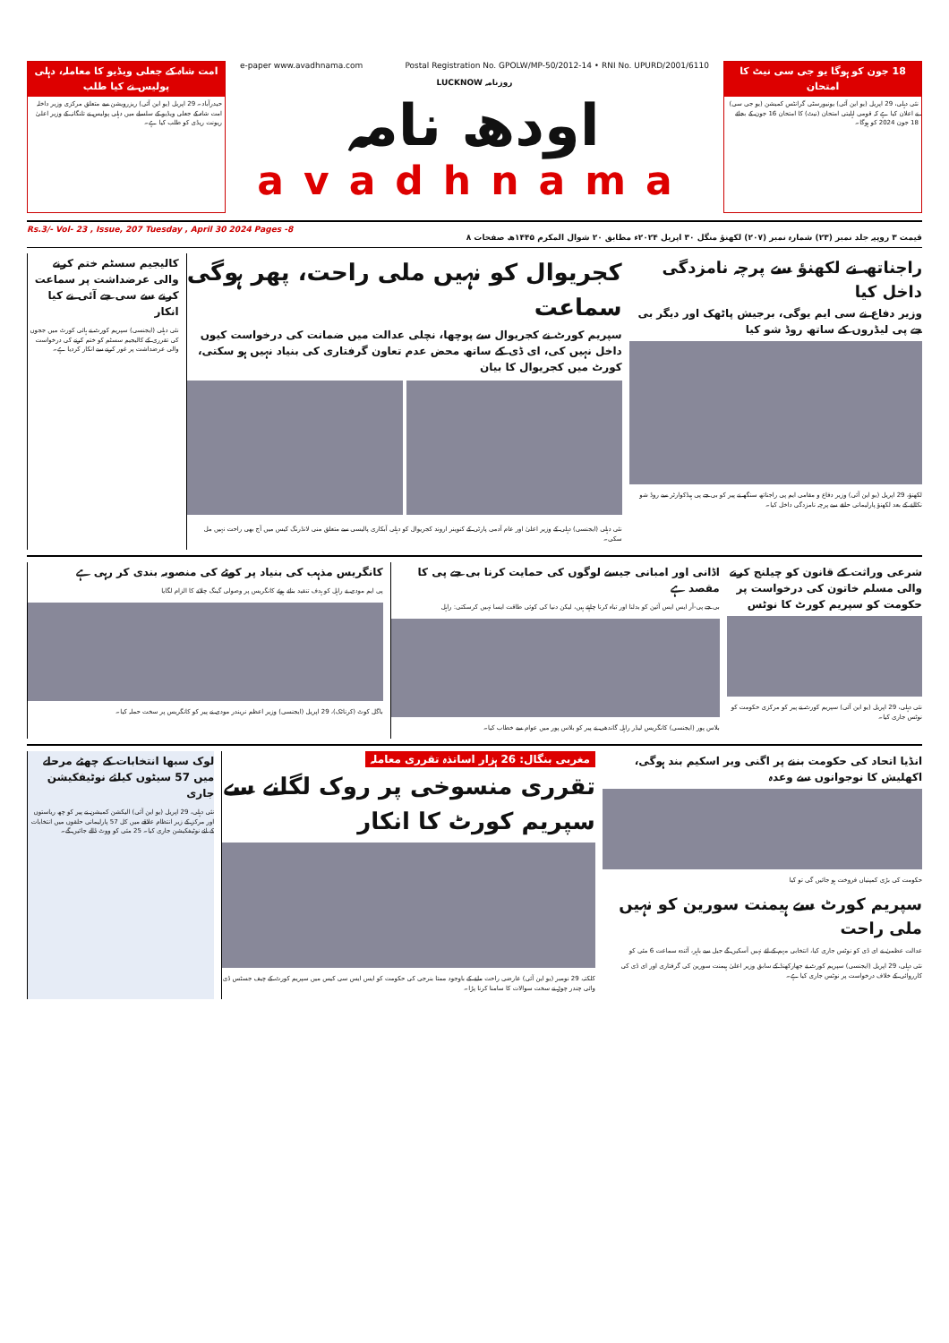امت شاہ کے جعلی ویڈیو کا معاملہ، دہلی پولیس نے کیا طلب
حیدرآباد۔ 29 اپریل (یو این آئی) ریزرویشن سے متعلق مرکزی وزیر داخلہ امت شاہ کے جعلی ویڈیو کے سلسلے میں دہلی پولیس نے تلنگانہ کے وزیر اعلیٰ ریونت ریڈی کو طلب کیا ہے۔
e-paper www.avadhnama.com Postal Registration No. GPOLW/MP-50/2012-14 • RNI No. UPURD/2001/6110
LUCKNOW روزنامہ
اودھ نامہ
avadhnama
18 جون کو ہوگا یو جی سی نیٹ کا امتحان
نئی دہلی، 29 اپریل (یو این آئی) یونیورسٹی گرانٹس کمیشن (یو جی سی) نے اعلان کیا ہے کہ قومی اہلیتی امتحان (نیٹ) کا امتحان 16 جون کے بجائے 18 جون 2024 کو ہوگا۔
Rs.3/- Vol- 23 , Issue, 207 Tuesday , April 30 2024 Pages -8 قیمت ۳ روپیہ جلد نمبر (۲۳) شمارہ نمبر (۲۰۷) لکھنؤ منگل ۳۰ اپریل ۲۰۲۴ء مطابق ۲۰ شوال المکرم ۱۴۴۵ھ صفحات ۸
راجناتھ نے لکھنؤ سے پرچہ نامزدگی داخل کیا
وزیر دفاع نے سی ایم یوگی، برجیش پاٹھک اور دیگر بی جے پی لیڈروں کے ساتھ روڈ شو کیا
لکھنؤ، 29 اپریل (یو این آئی) وزیر دفاع و مقامی ایم پی راجناتھ سنگھ نے پیر کو بی جے پی ہیڈکوارٹر سے روڈ شو نکالنے کے بعد لکھنؤ پارلیمانی حلقے سے پرچہ نامزدگی داخل کیا۔
کجریوال کو نہیں ملی راحت، پھر ہوگی سماعت
سپریم کورٹ نے کجریوال سے پوچھا، نچلی عدالت میں ضمانت کی درخواست کیوں داخل نہیں کی، ای ڈی کے ساتھ محض عدم تعاون گرفتاری کی بنیاد نہیں ہو سکتی، کورٹ میں کجریوال کا بیان
نئی دہلی (ایجنسی) دہلی کے وزیر اعلیٰ اور عام آدمی پارٹی کے کنوینر اروند کجریوال کو دہلی آبکاری پالیسی سے متعلق منی لانڈرنگ کیس میں آج بھی راحت نہیں مل سکی۔
کالیجیم سسٹم ختم کرنے والی عرضداشت پر سماعت کرنے سے سی جے آئی نے کیا انکار
نئی دہلی (ایجنسی) سپریم کورٹ نے ہائی کورٹ میں ججوں کی تقرری کے کالیجیم سسٹم کو ختم کرنے کی درخواست والی عرضداشت پر غور کرنے سے انکار کردیا ہے۔
شرعی وراثت کے قانون کو چیلنج کرنے والی مسلم خاتون کی درخواست پر حکومت کو سپریم کورٹ کا نوٹس
نئی دہلی، 29 اپریل (یو این آئی) سپریم کورٹ نے پیر کو مرکزی حکومت کو نوٹس جاری کیا۔
اڈانی اور امبانی جیسے لوگوں کی حمایت کرنا بی جے پی کا مقصد ہے
بی جے پی-آر ایس ایس آئین کو بدلنا اور تباہ کرنا چاہتے ہیں، لیکن دنیا کی کوئی طاقت ایسا نہیں کرسکتی: راہل
بلاس پور (ایجنسی) کانگریس لیڈر راہل گاندھی نے پیر کو بلاس پور میں عوام سے خطاب کیا۔
کانگریس مذہب کی بنیاد پر کوٹے کی منصوبہ بندی کر رہی ہے
پی ایم مودی نے راہل کو ہدف تنقید بناتے ہوئے کانگریس پر وصولی گینگ چلانے کا الزام لگایا
باگل کوٹ (کرناٹک)، 29 اپریل (ایجنسی) وزیر اعظم نریندر مودی نے پیر کو کانگریس پر سخت حملہ کیا۔
انڈیا اتحاد کی حکومت بننے پر اگنی ویر اسکیم بند ہوگی، اکھلیش کا نوجوانوں سے وعدہ
حکومت کی بڑی کمپنیاں فروخت ہو جائیں گی تو کیا
سپریم کورٹ سے ہیمنت سورین کو نہیں ملی راحت
عدالت عظمیٰ نے ای ڈی کو نوٹس جاری کیا، انتخابی مہم کے لئے نہیں آسکیں گے جیل سے باہر، آئندہ سماعت 6 مئی کو
نئی دہلی، 29 اپریل (ایجنسی) سپریم کورٹ نے جھارکھنڈ کے سابق وزیر اعلیٰ ہیمنت سورین کی گرفتاری اور ای ڈی کی کارروائی کے خلاف درخواست پر نوٹس جاری کیا ہے۔
مغربی بنگال: 26 ہزار اساتذہ تقرری معاملہ
تقرری منسوخی پر روک لگانے سے سپریم کورٹ کا انکار
کلکتہ، 29 نومبر (یو این آئی) عارضی راحت ملنے کے باوجود ممتا بنرجی کی حکومت کو ایس ایس سی کیس میں سپریم کورٹ کے چیف جسٹس ڈی وائی چندر چوڑ نے سخت سوالات کا سامنا کرنا پڑا۔
لوک سبھا انتخابات کے چھٹے مرحلے میں 57 سیٹوں کیلئے نوٹیفکیشن جاری
نئی دہلی، 29 اپریل (یو این آئی) الیکشن کمیشن نے پیر کو چھ ریاستوں اور مرکز کے زیر انتظام علاقے میں کل 57 پارلیمانی حلقوں میں انتخابات کے لئے نوٹیفکیشن جاری کیا۔ 25 مئی کو ووٹ ڈالے جائیں گے۔